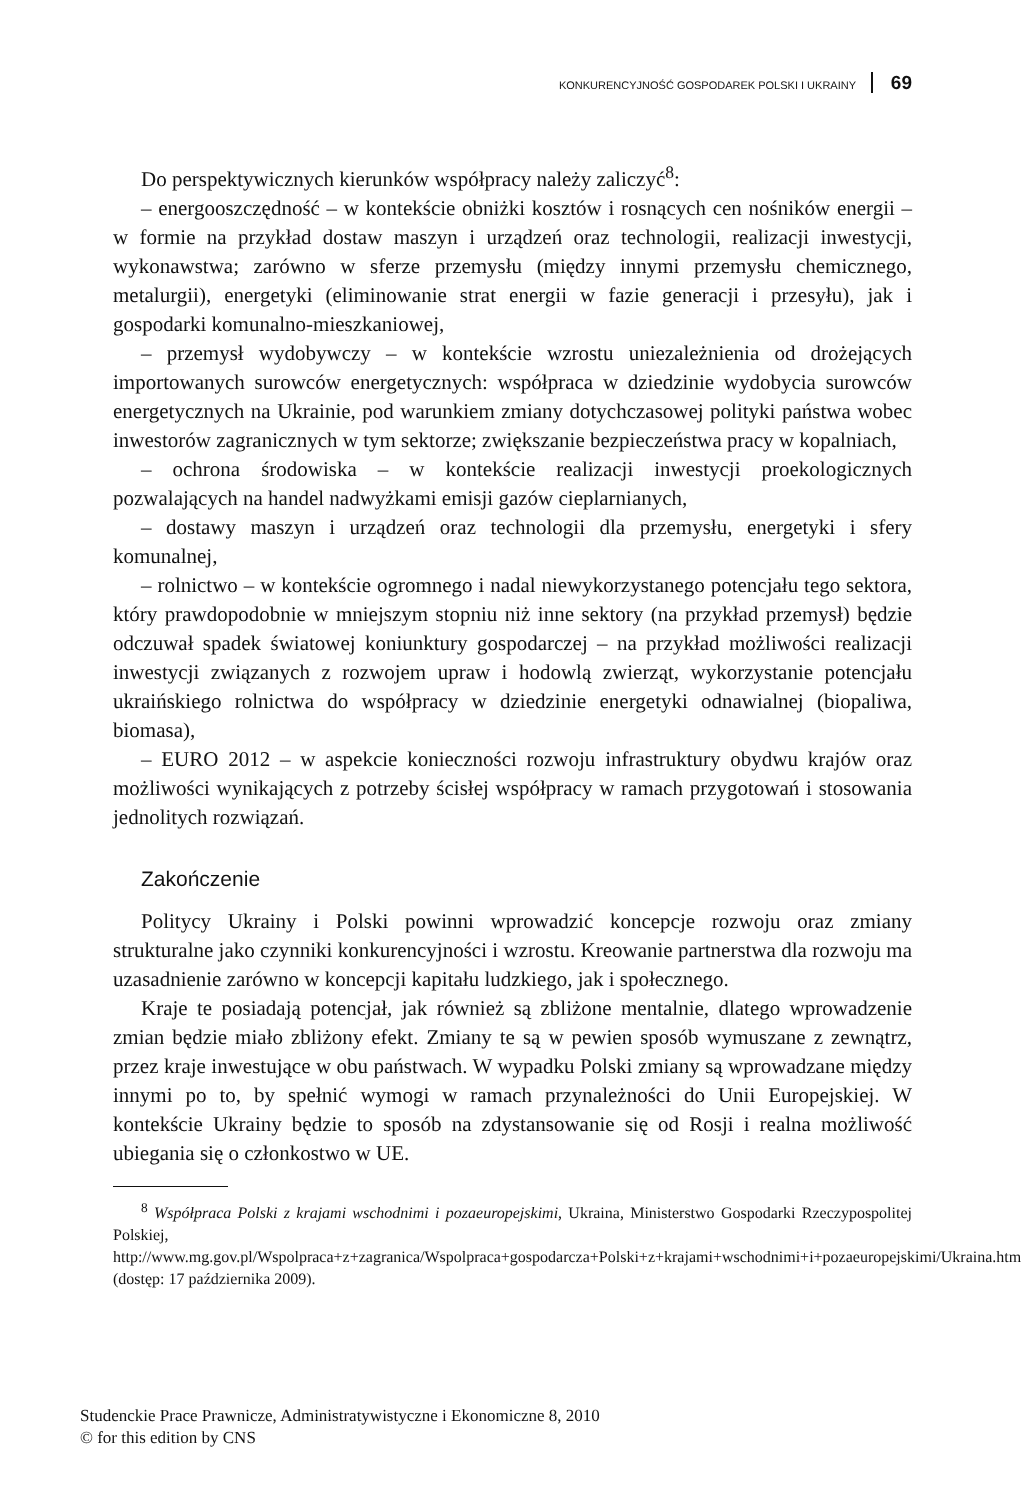KONKURENCYJNOŚĆ GOSPODAREK POLSKI I UKRAINY 69
Do perspektywicznych kierunków współpracy należy zaliczyć<sup>8</sup>:
– energooszczędność – w kontekście obniżki kosztów i rosnących cen nośników energii – w formie na przykład dostaw maszyn i urządzeń oraz technologii, realizacji inwestycji, wykonawstwa; zarówno w sferze przemysłu (między innymi przemysłu chemicznego, metalurgii), energetyki (eliminowanie strat energii w fazie generacji i przesyłu), jak i gospodarki komunalno-mieszkaniowej,
– przemysł wydobywczy – w kontekście wzrostu uniezależnienia od drożejących importowanych surowców energetycznych: współpraca w dziedzinie wydobycia surowców energetycznych na Ukrainie, pod warunkiem zmiany dotychczasowej polityki państwa wobec inwestorów zagranicznych w tym sektorze; zwiększanie bezpieczeństwa pracy w kopalniach,
– ochrona środowiska – w kontekście realizacji inwestycji proekologicznych pozwalających na handel nadwyżkami emisji gazów cieplarnianych,
– dostawy maszyn i urządzeń oraz technologii dla przemysłu, energetyki i sfery komunalnej,
– rolnictwo – w kontekście ogromnego i nadal niewykorzystanego potencjału tego sektora, który prawdopodobnie w mniejszym stopniu niż inne sektory (na przykład przemysł) będzie odczuwał spadek światowej koniunktury gospodarczej – na przykład możliwości realizacji inwestycji związanych z rozwojem upraw i hodowlą zwierząt, wykorzystanie potencjału ukraińskiego rolnictwa do współpracy w dziedzinie energetyki odnawialnej (biopaliwa, biomasa),
– EURO 2012 – w aspekcie konieczności rozwoju infrastruktury obydwu krajów oraz możliwości wynikających z potrzeby ścisłej współpracy w ramach przygotowań i stosowania jednolitych rozwiązań.
Zakończenie
Politycy Ukrainy i Polski powinni wprowadzić koncepcje rozwoju oraz zmiany strukturalne jako czynniki konkurencyjności i wzrostu. Kreowanie partnerstwa dla rozwoju ma uzasadnienie zarówno w koncepcji kapitału ludzkiego, jak i społecznego.
Kraje te posiadają potencjał, jak również są zbliżone mentalnie, dlatego wprowadzenie zmian będzie miało zbliżony efekt. Zmiany te są w pewien sposób wymuszane z zewnątrz, przez kraje inwestujące w obu państwach. W wypadku Polski zmiany są wprowadzane między innymi po to, by spełnić wymogi w ramach przynależności do Unii Europejskiej. W kontekście Ukrainy będzie to sposób na zdystansowanie się od Rosji i realna możliwość ubiegania się o członkostwo w UE.
<sup>8</sup> Współpraca Polski z krajami wschodnimi i pozaeuropejskimi, Ukraina, Ministerstwo Gospodarki Rzeczypospolitej Polskiej, http://www.mg.gov.pl/Wspolpraca+z+zagranica/Wspolpraca+gospodarcza+Polski+z+krajami+wschodnimi+i+pozaeuropejskimi/Ukraina.htm (dostęp: 17 października 2009).
Studenckie Prace Prawnicze, Administratywistyczne i Ekonomiczne 8, 2010
© for this edition by CNS